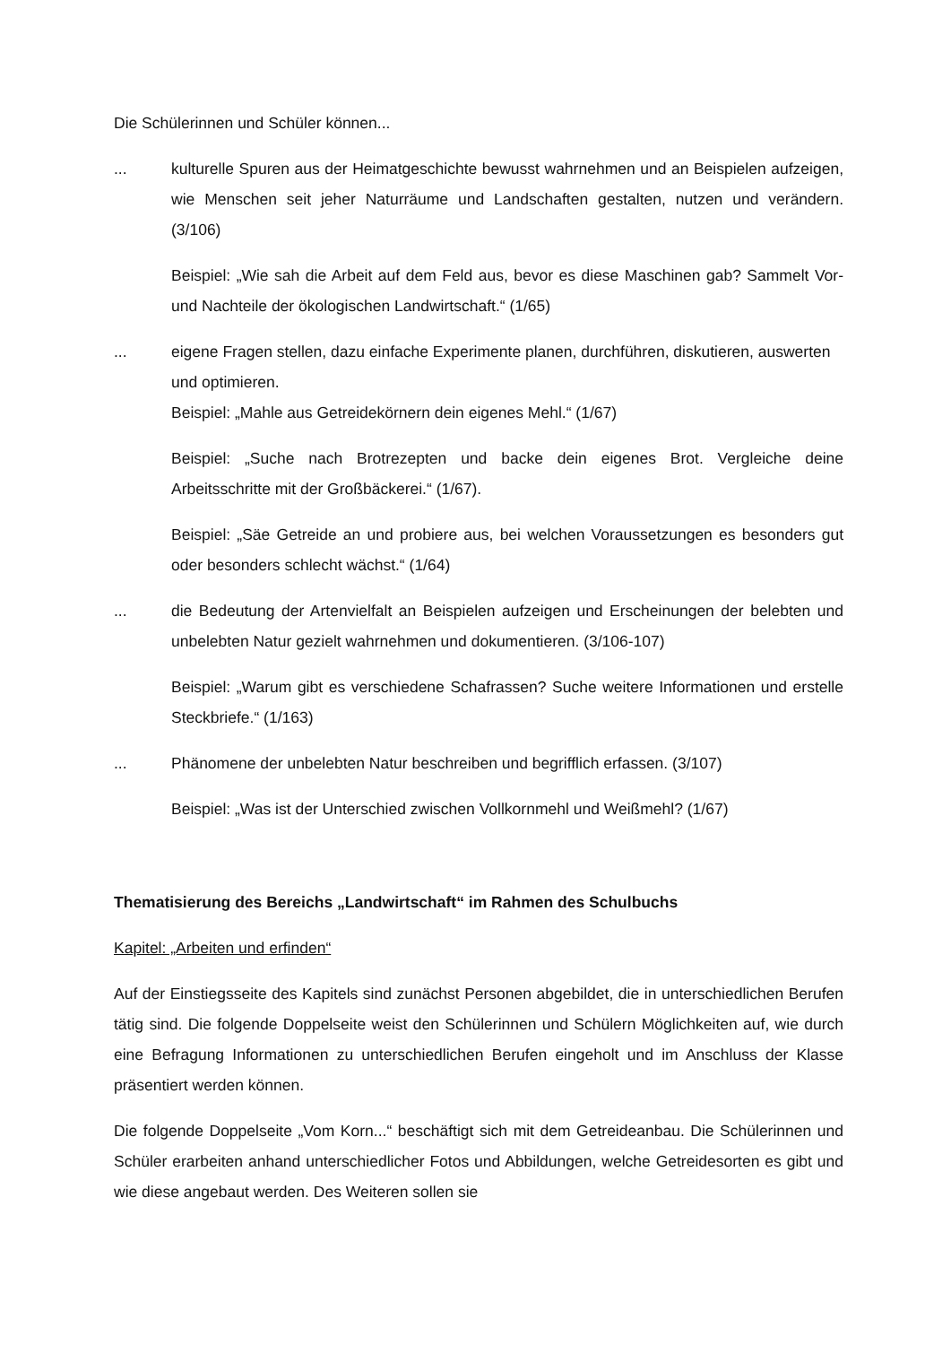Die Schülerinnen und Schüler können...
... kulturelle Spuren aus der Heimatgeschichte bewusst wahrnehmen und an Beispielen aufzeigen, wie Menschen seit jeher Naturräume und Landschaften gestalten, nutzen und verändern. (3/106)
Beispiel: „Wie sah die Arbeit auf dem Feld aus, bevor es diese Maschinen gab? Sammelt Vor- und Nachteile der ökologischen Landwirtschaft.“ (1/65)
... eigene Fragen stellen, dazu einfache Experimente planen, durchführen, diskutieren, auswerten und optimieren.
Beispiel: „Mahle aus Getreidekörnern dein eigenes Mehl.“ (1/67)
Beispiel: „Suche nach Brotrezepten und backe dein eigenes Brot. Vergleiche deine Arbeitsschritte mit der Großbäckerei.“ (1/67).
Beispiel: „Säe Getreide an und probiere aus, bei welchen Voraussetzungen es besonders gut oder besonders schlecht wächst.“ (1/64)
... die Bedeutung der Artenvielfalt an Beispielen aufzeigen und Erscheinungen der belebten und unbelebten Natur gezielt wahrnehmen und dokumentieren. (3/106-107)
Beispiel: „Warum gibt es verschiedene Schafrassen? Suche weitere Informationen und erstelle Steckbriefe.“ (1/163)
... Phänomene der unbelebten Natur beschreiben und begrifflich erfassen. (3/107)
Beispiel: „Was ist der Unterschied zwischen Vollkornmehl und Weißmehl? (1/67)
Thematisierung des Bereichs „Landwirtschaft“ im Rahmen des Schulbuchs
Kapitel: „Arbeiten und erfinden“
Auf der Einstiegsseite des Kapitels sind zunächst Personen abgebildet, die in unterschiedlichen Berufen tätig sind. Die folgende Doppelseite weist den Schülerinnen und Schülern Möglichkeiten auf, wie durch eine Befragung Informationen zu unterschiedlichen Berufen eingeholt und im Anschluss der Klasse präsentiert werden können.
Die folgende Doppelseite „Vom Korn...“ beschäftigt sich mit dem Getreideanbau. Die Schülerinnen und Schüler erarbeiten anhand unterschiedlicher Fotos und Abbildungen, welche Getreidesorten es gibt und wie diese angebaut werden. Des Weiteren sollen sie